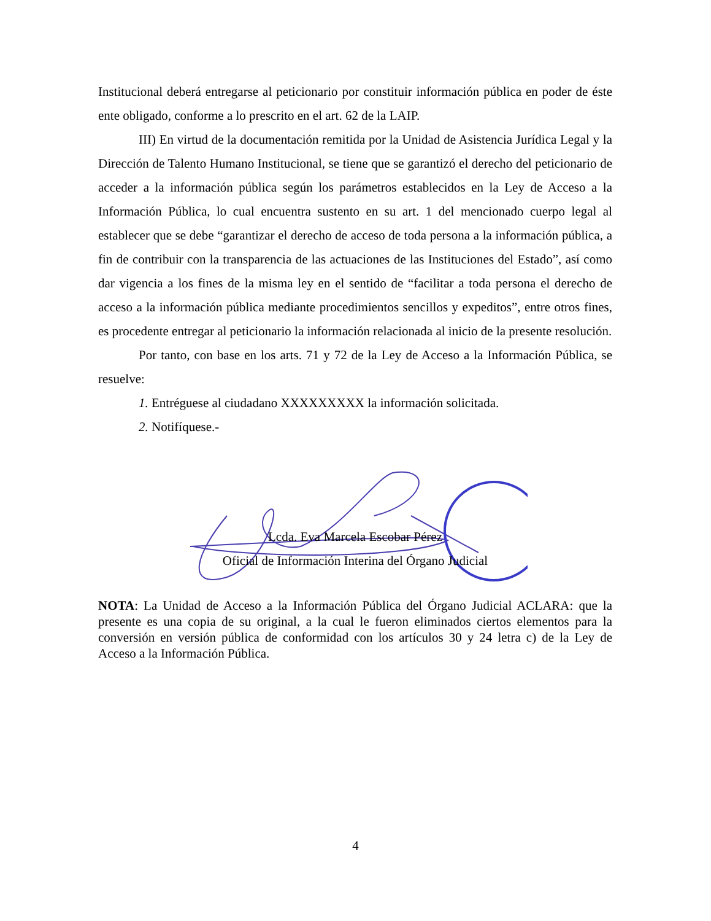Institucional deberá entregarse al peticionario por constituir información pública en poder de éste ente obligado, conforme a lo prescrito en el art. 62 de la LAIP.
III) En virtud de la documentación remitida por la Unidad de Asistencia Jurídica Legal y la Dirección de Talento Humano Institucional, se tiene que se garantizó el derecho del peticionario de acceder a la información pública según los parámetros establecidos en la Ley de Acceso a la Información Pública, lo cual encuentra sustento en su art. 1 del mencionado cuerpo legal al establecer que se debe “garantizar el derecho de acceso de toda persona a la información pública, a fin de contribuir con la transparencia de las actuaciones de las Instituciones del Estado”, así como dar vigencia a los fines de la misma ley en el sentido de “facilitar a toda persona el derecho de acceso a la información pública mediante procedimientos sencillos y expeditos”, entre otros fines, es procedente entregar al peticionario la información relacionada al inicio de la presente resolución.
Por tanto, con base en los arts. 71 y 72 de la Ley de Acceso a la Información Pública, se resuelve:
1. Entréguese al ciudadano XXXXXXXXX la información solicitada.
2. Notifíquese.-
Lcda. Eva Marcela Escobar Pérez
Oficial de Información Interina del Órgano Judicial
NOTA: La Unidad de Acceso a la Información Pública del Órgano Judicial ACLARA: que la presente es una copia de su original, a la cual le fueron eliminados ciertos elementos para la conversión en versión pública de conformidad con los artículos 30 y 24 letra c) de la Ley de Acceso a la Información Pública.
4